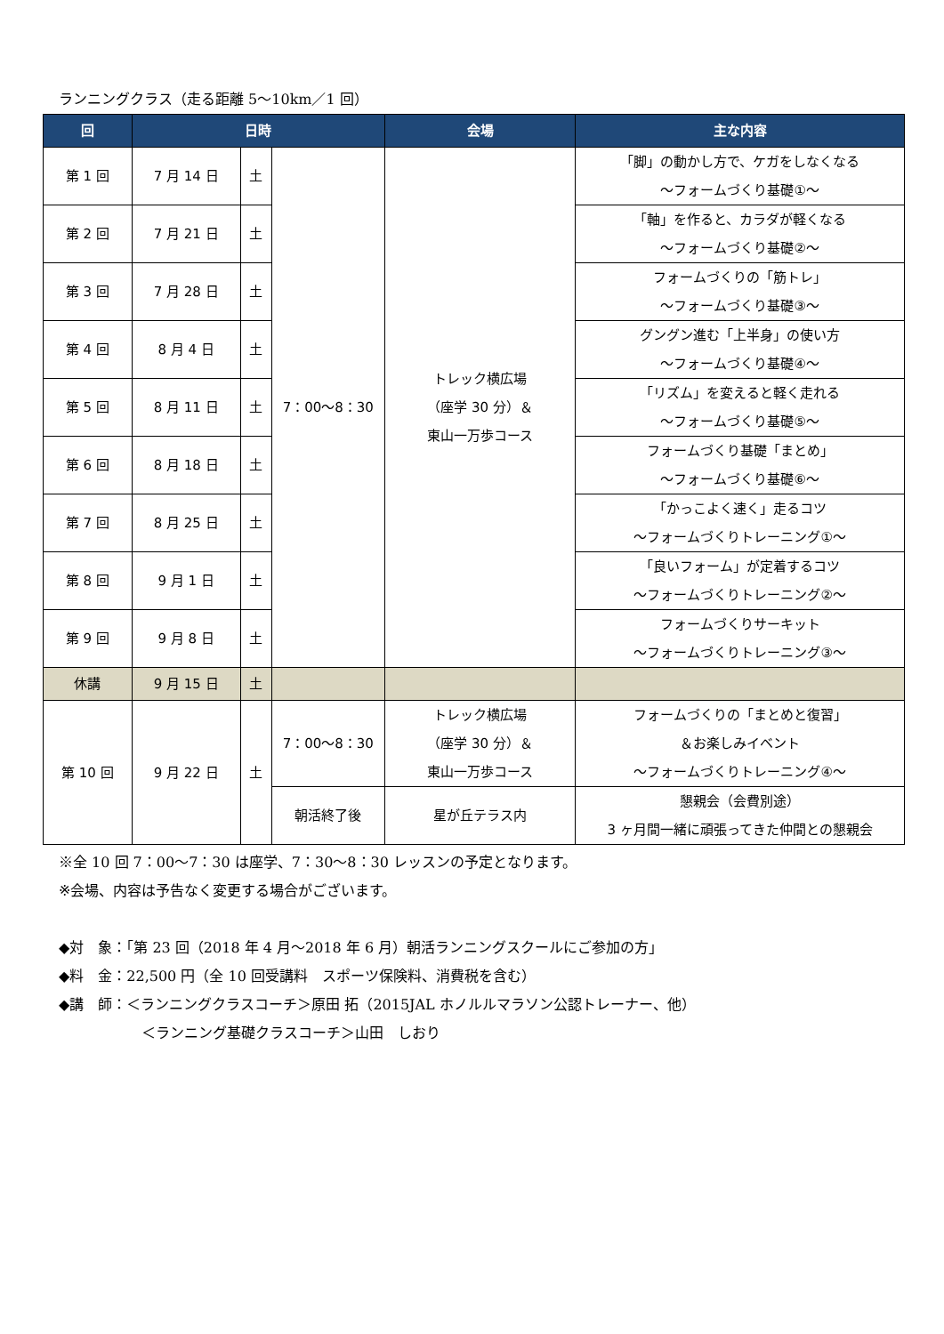ランニングクラス（走る距離 5～10km／1 回）
| 回 | 日時 | | | 会場 | 主な内容 |
| --- | --- | --- | --- | --- | --- |
| 第 1 回 | 7 月 14 日 | 土 | 7：00～8：30 | トレック横広場 （座学 30 分）＆ 東山一万歩コース | 「脚」の動かし方で、ケガをしなくなる ～フォームづくり基礎①～ |
| 第 2 回 | 7 月 21 日 | 土 | | | 「軸」を作ると、カラダが軽くなる ～フォームづくり基礎②～ |
| 第 3 回 | 7 月 28 日 | 土 | | | フォームづくりの「筋トレ」 ～フォームづくり基礎③～ |
| 第 4 回 | 8 月 4 日 | 土 | | | グングン進む「上半身」の使い方 ～フォームづくり基礎④～ |
| 第 5 回 | 8 月 11 日 | 土 | | | 「リズム」を変えると軽く走れる ～フォームづくり基礎⑤～ |
| 第 6 回 | 8 月 18 日 | 土 | | | フォームづくり基礎「まとめ」 ～フォームづくり基礎⑥～ |
| 第 7 回 | 8 月 25 日 | 土 | | | 「かっこよく速く」走るコツ ～フォームづくりトレーニング①～ |
| 第 8 回 | 9 月 1 日 | 土 | | | 「良いフォーム」が定着するコツ ～フォームづくりトレーニング②～ |
| 第 9 回 | 9 月 8 日 | 土 | | | フォームづくりサーキット ～フォームづくりトレーニング③～ |
| 休講 | 9 月 15 日 | 土 | | | |
| 第 10 回 | 9 月 22 日 | 土 | 7：00～8：30 | トレック横広場 （座学 30 分）＆ 東山一万歩コース | フォームづくりの「まとめと復習」 ＆お楽しみイベント ～フォームづくりトレーニング④～ |
| | | | 朝活終了後 | 星が丘テラス内 | 懇親会（会費別途） 3 ヶ月間一緒に頑張ってきた仲間との懇親会 |
※全 10 回 7：00～7：30 は座学、7：30～8：30 レッスンの予定となります。
※会場、内容は予告なく変更する場合がございます。
◆対　象：「第 23 回（2018 年 4 月～2018 年 6 月）朝活ランニングスクールにご参加の方」
◆料　金：22,500 円（全 10 回受講料　スポーツ保険料、消費税を含む）
◆講　師：＜ランニングクラスコーチ＞原田 拓（2015JAL ホノルルマラソン公認トレーナー、他）
＜ランニング基礎クラスコーチ＞山田　しおり